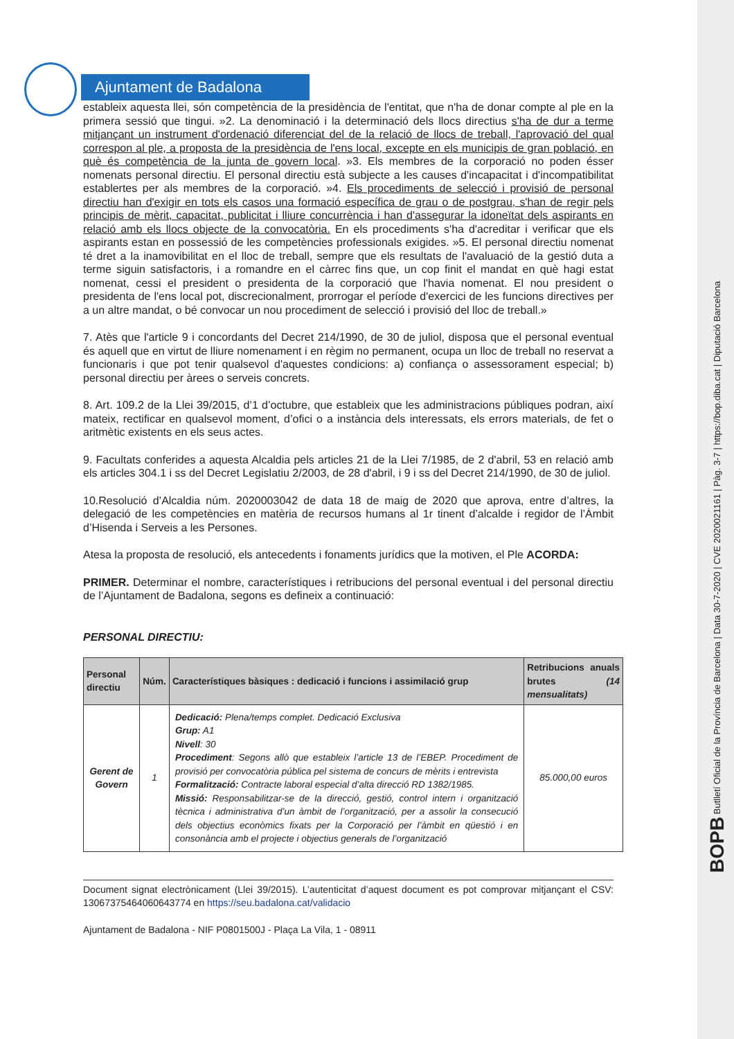Ajuntament de Badalona
estableix aquesta llei, són competència de la presidència de l'entitat, que n'ha de donar compte al ple en la primera sessió que tingui. »2. La denominació i la determinació dels llocs directius s'ha de dur a terme mitjançant un instrument d'ordenació diferenciat del de la relació de llocs de treball, l'aprovació del qual correspon al ple, a proposta de la presidència de l'ens local, excepte en els municipis de gran població, en què és competència de la junta de govern local. »3. Els membres de la corporació no poden ésser nomenats personal directiu. El personal directiu està subjecte a les causes d'incapacitat i d'incompatibilitat establertes per als membres de la corporació. »4. Els procediments de selecció i provisió de personal directiu han d'exigir en tots els casos una formació específica de grau o de postgrau, s'han de regir pels principis de mèrit, capacitat, publicitat i lliure concurrència i han d'assegurar la idoneïtat dels aspirants en relació amb els llocs objecte de la convocatòria. En els procediments s'ha d'acreditar i verificar que els aspirants estan en possessió de les competències professionals exigides. »5. El personal directiu nomenat té dret a la inamovibilitat en el lloc de treball, sempre que els resultats de l'avaluació de la gestió duta a terme siguin satisfactoris, i a romandre en el càrrec fins que, un cop finit el mandat en què hagi estat nomenat, cessi el president o presidenta de la corporació que l'havia nomenat. El nou president o presidenta de l'ens local pot, discrecionalment, prorrogar el període d'exercici de les funcions directives per a un altre mandat, o bé convocar un nou procediment de selecció i provisió del lloc de treball.»
7. Atès que l'article 9 i concordants del Decret 214/1990, de 30 de juliol, disposa que el personal eventual és aquell que en virtut de lliure nomenament i en règim no permanent, ocupa un lloc de treball no reservat a funcionaris i que pot tenir qualsevol d'aquestes condicions: a) confiança o assessorament especial; b) personal directiu per àrees o serveis concrets.
8. Art. 109.2 de la Llei 39/2015, d’1 d’octubre, que estableix que les administracions públiques podran, així mateix, rectificar en qualsevol moment, d’ofici o a instància dels interessats, els errors materials, de fet o aritmètic existents en els seus actes.
9. Facultats conferides a aquesta Alcaldia pels articles 21 de la Llei 7/1985, de 2 d'abril, 53 en relació amb els articles 304.1 i ss del Decret Legislatiu 2/2003, de 28 d'abril, i 9 i ss del Decret 214/1990, de 30 de juliol.
10.Resolució d’Alcaldia núm. 2020003042 de data 18 de maig de 2020 que aprova, entre d’altres, la delegació de les competències en matèria de recursos humans al 1r tinent d’alcalde i regidor de l’Àmbit d’Hisenda i Serveis a les Persones.
Atesa la proposta de resolució, els antecedents i fonaments jurídics que la motiven, el Ple ACORDA:
PRIMER. Determinar el nombre, característiques i retribucions del personal eventual i del personal directiu de l’Ajuntament de Badalona, segons es defineix a continuació:
PERSONAL DIRECTIU:
| Personal directiu | Núm. | Característiques bàsiques : dedicació i funcions i assimilació grup | Retribucions anuals brutes (14 mensualitats) |
| --- | --- | --- | --- |
| Gerent de Govern | 1 | Dedicació: Plena/temps complet. Dedicació Exclusiva Grup: A1 Nivell : 30 Procediment : Segons allò que estableix l’article 13 de l’EBEP. Procediment de provisió per convocatòria pública pel sistema de concurs de mèrits i entrevista Formalització: Contracte laboral especial d’alta direcció RD 1382/1985. Missió: Responsabilitzar-se de la direcció, gestió, control intern i organització tècnica i administrativa d’un àmbit de l’organització, per a assolir la consecució dels objectius econòmics fixats per la Corporació per l’àmbit en qüestió i en consonància amb el projecte i objectius generals de l’organització | 85.000,00 euros |
Document signat electrònicament (Llei 39/2015). L’autenticitat d’aquest document es pot comprovar mitjançant el CSV: 13067375464060643774 en https://seu.badalona.cat/validacio
Ajuntament de Badalona - NIF P0801500J - Plaça La Vila, 1 - 08911
BOPB Butlletí Oficial de la Província de Barcelona | Data 30-7-2020 | CVE 2020021161 | Pàg. 3-7 | https://bop.diba.cat | Diputació Barcelona